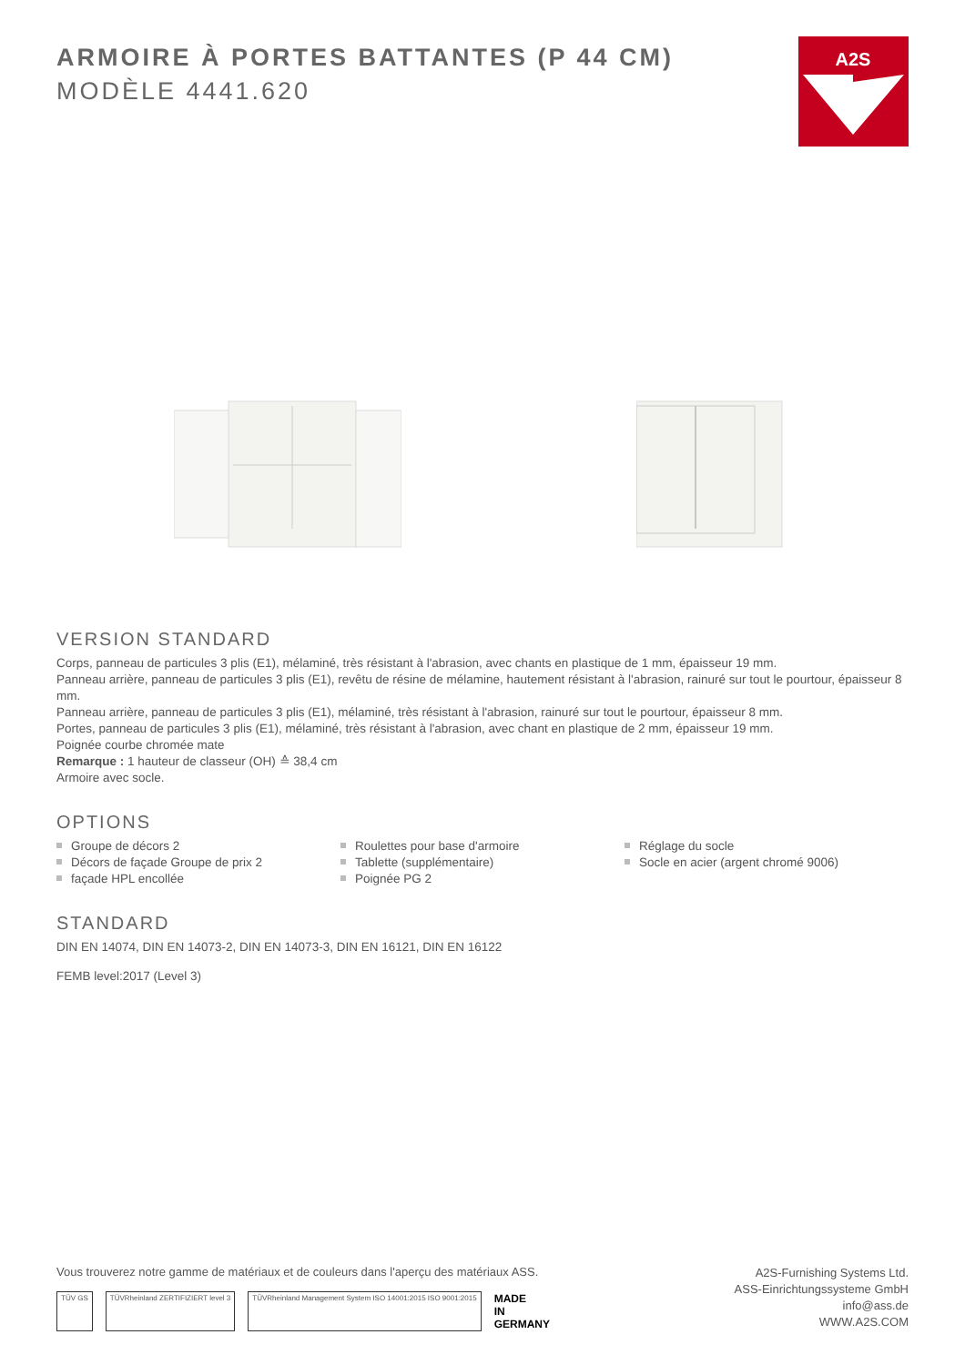ARMOIRE À PORTES BATTANTES (P 44 CM)
MODÈLE 4441.620
A2S
VERSION STANDARD
Corps, panneau de particules 3 plis (E1), mélaminé, très résistant à l'abrasion, avec chants en plastique de 1 mm, épaisseur 19 mm.
Panneau arrière, panneau de particules 3 plis (E1), revêtu de résine de mélamine, hautement résistant à l'abrasion, rainuré sur tout le pourtour, épaisseur 8 mm.
Panneau arrière, panneau de particules 3 plis (E1), mélaminé, très résistant à l'abrasion, rainuré sur tout le pourtour, épaisseur 8 mm.
Portes, panneau de particules 3 plis (E1), mélaminé, très résistant à l'abrasion, avec chant en plastique de 2 mm, épaisseur 19 mm.
Poignée courbe chromée mate
Remarque : 1 hauteur de classeur (OH) ≙ 38,4 cm
Armoire avec socle.
OPTIONS
Groupe de décors 2
Décors de façade Groupe de prix 2
façade HPL encollée
Roulettes pour base d'armoire
Tablette (supplémentaire)
Poignée PG 2
Réglage du socle
Socle en acier (argent chromé 9006)
STANDARD
DIN EN 14074, DIN EN 14073-2, DIN EN 14073-3, DIN EN 16121, DIN EN 16122
FEMB level:2017 (Level 3)
Vous trouverez notre gamme de matériaux et de couleurs dans l'aperçu des matériaux ASS.
TÜV GS
TÜVRheinland ZERTIFIZIERT level 3
TÜVRheinland Management System ISO 14001:2015 ISO 9001:2015
MADE
IN
GERMANY
A2S-Furnishing Systems Ltd.
ASS-Einrichtungssysteme GmbH
info@ass.de
WWW.A2S.COM